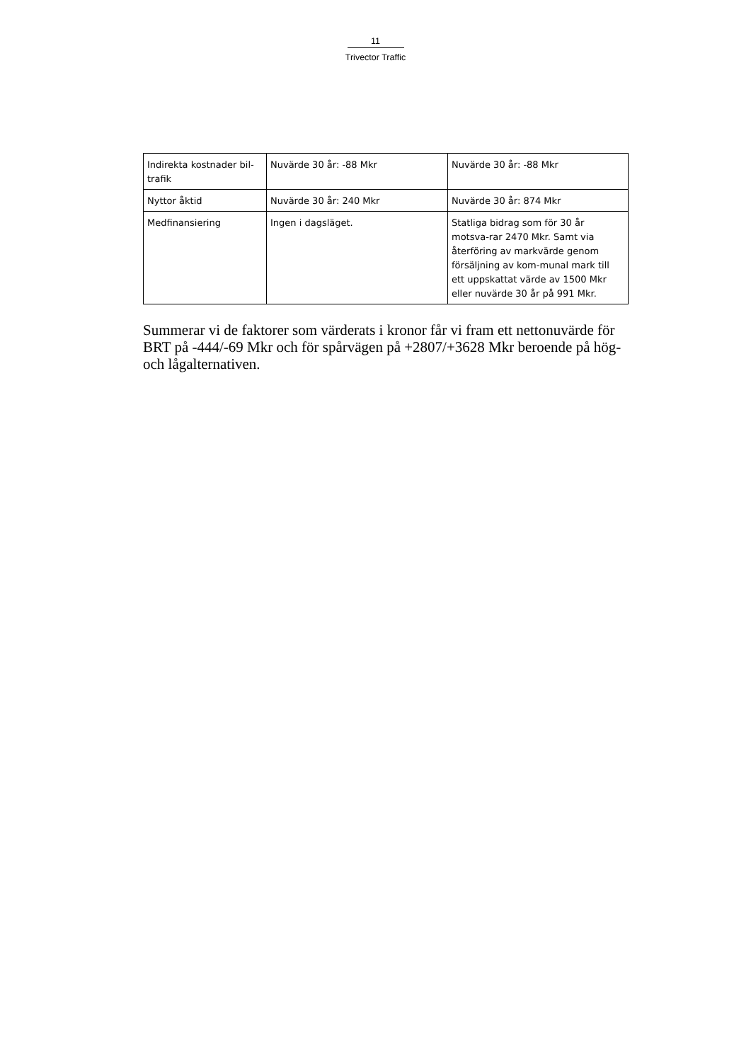11
Trivector Traffic
| Indirekta kostnader bil-trafik | Nuvärde 30 år: -88 Mkr | Nuvärde 30 år: -88 Mkr |
| Nyttor åktid | Nuvärde 30 år: 240 Mkr | Nuvärde 30 år: 874 Mkr |
| Medfinansiering | Ingen i dagsläget. | Statliga bidrag som för 30 år motsva-rar 2470 Mkr. Samt via återföring av markvärde genom försäljning av kom-munal mark till ett uppskattat värde av 1500 Mkr eller nuvärde 30 år på 991 Mkr. |
Summerar vi de faktorer som värderats i kronor får vi fram ett nettonuvärde för BRT på -444/-69 Mkr och för spårvägen på +2807/+3628 Mkr beroende på hög- och lågalternativen.